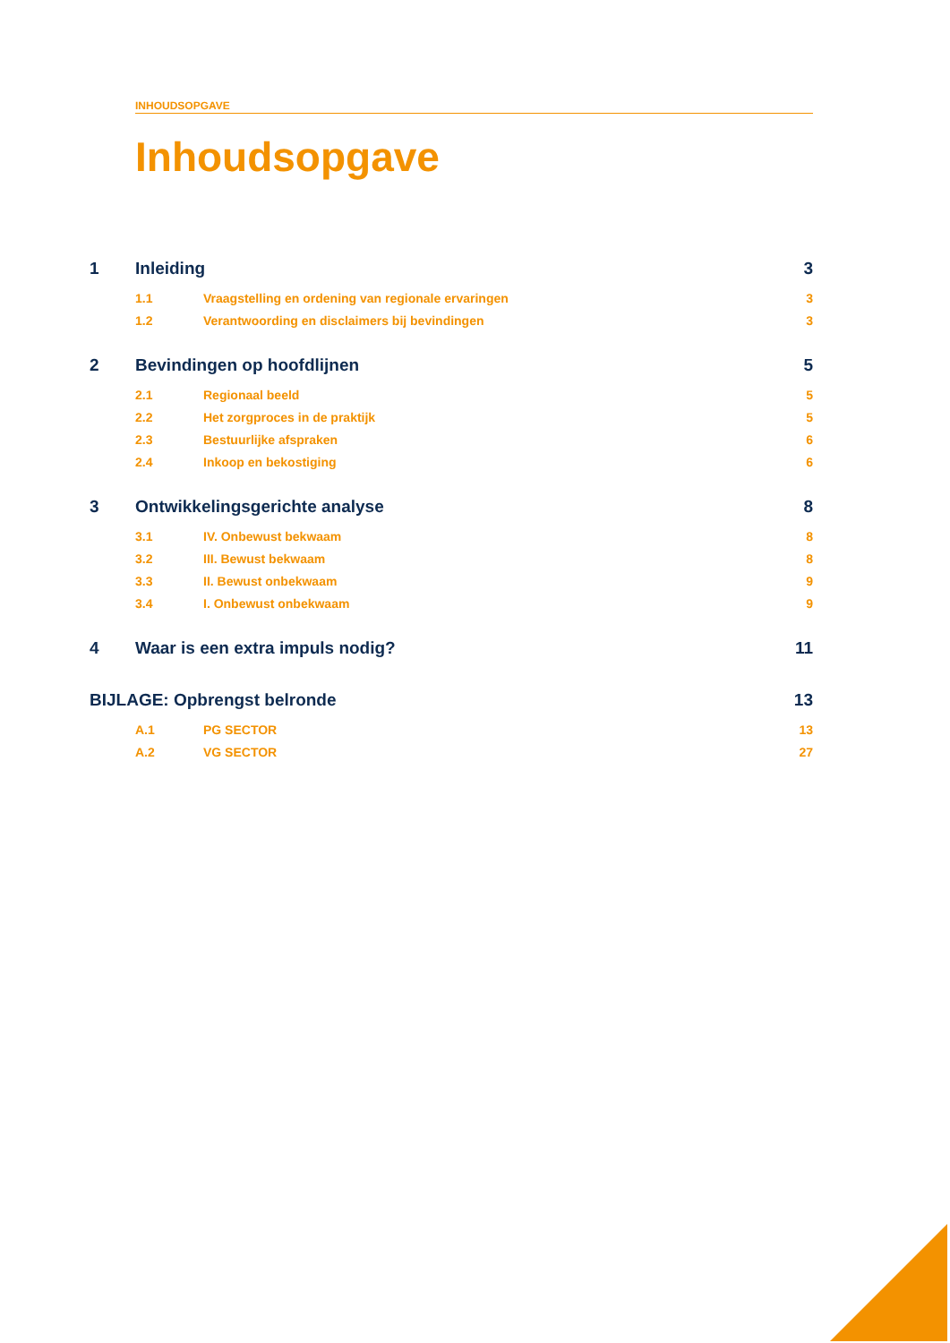INHOUDSOPGAVE
Inhoudsopgave
1 Inleiding 3
1.1 Vraagstelling en ordening van regionale ervaringen 3
1.2 Verantwoording en disclaimers bij bevindingen 3
2 Bevindingen op hoofdlijnen 5
2.1 Regionaal beeld 5
2.2 Het zorgproces in de praktijk 5
2.3 Bestuurlijke afspraken 6
2.4 Inkoop en bekostiging 6
3 Ontwikkelingsgerichte analyse 8
3.1 IV. Onbewust bekwaam 8
3.2 III. Bewust bekwaam 8
3.3 II. Bewust onbekwaam 9
3.4 I. Onbewust onbekwaam 9
4 Waar is een extra impuls nodig? 11
BIJLAGE: Opbrengst belronde 13
A.1 PG SECTOR 13
A.2 VG SECTOR 27